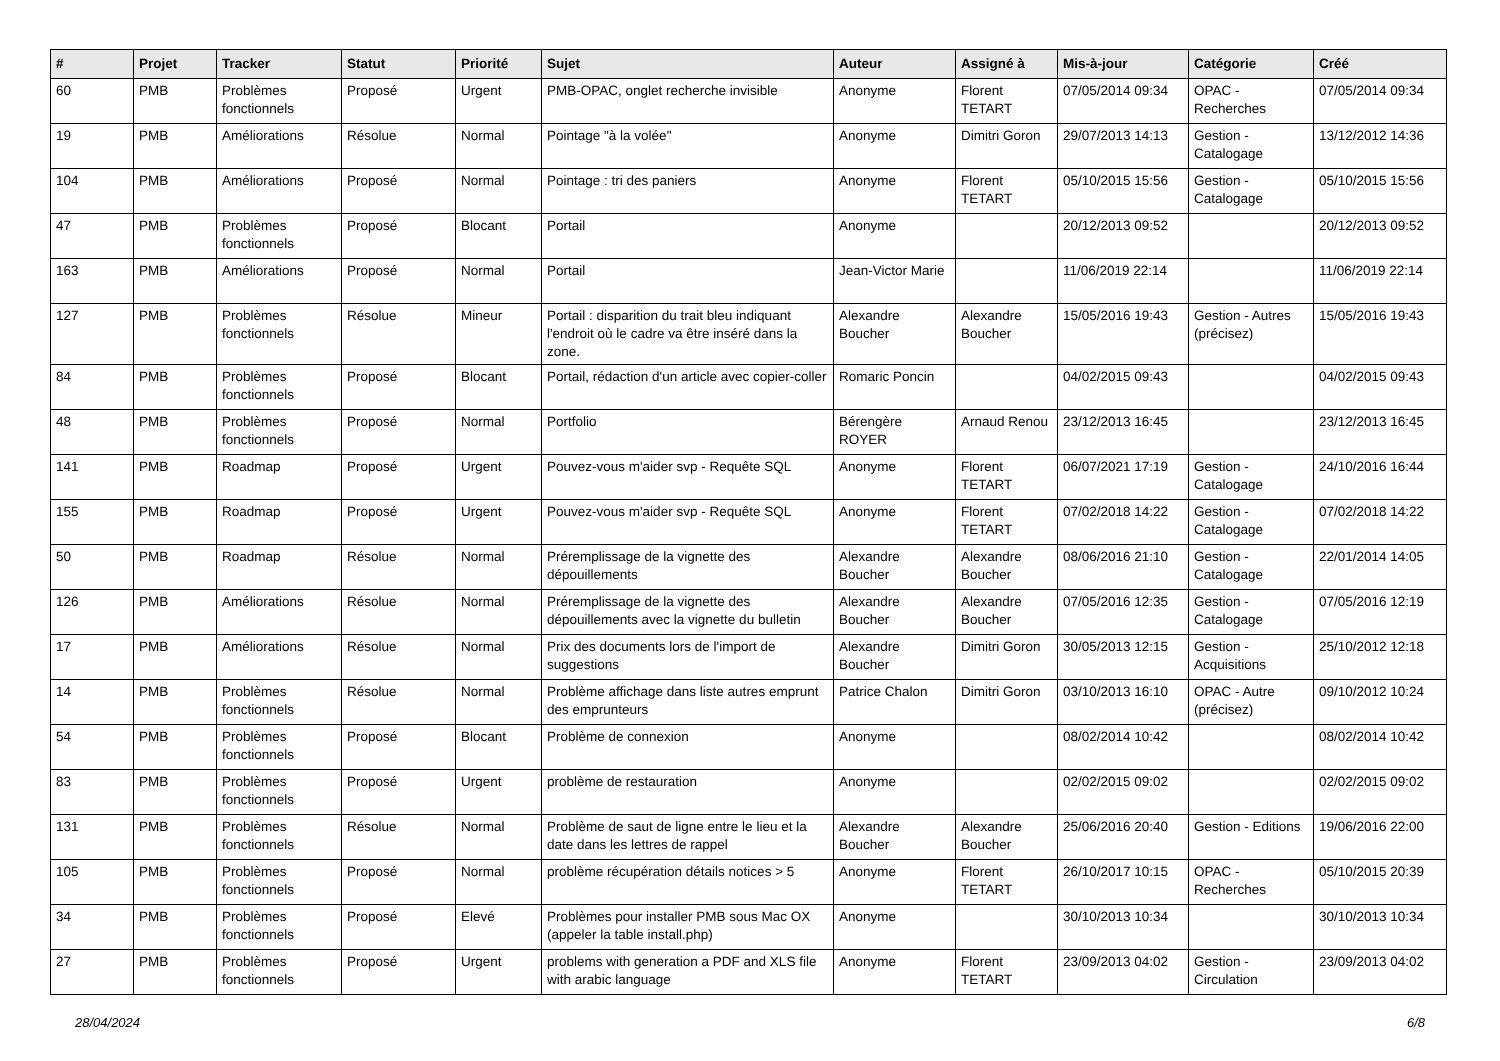| # | Projet | Tracker | Statut | Priorité | Sujet | Auteur | Assigné à | Mis-à-jour | Catégorie | Créé |
| --- | --- | --- | --- | --- | --- | --- | --- | --- | --- | --- |
| 60 | PMB | Problèmes fonctionnels | Proposé | Urgent | PMB-OPAC, onglet recherche invisible | Anonyme | Florent TETART | 07/05/2014 09:34 | OPAC - Recherches | 07/05/2014 09:34 |
| 19 | PMB | Améliorations | Résolue | Normal | Pointage "à la volée" | Anonyme | Dimitri Goron | 29/07/2013 14:13 | Gestion - Catalogage | 13/12/2012 14:36 |
| 104 | PMB | Améliorations | Proposé | Normal | Pointage : tri des paniers | Anonyme | Florent TETART | 05/10/2015 15:56 | Gestion - Catalogage | 05/10/2015 15:56 |
| 47 | PMB | Problèmes fonctionnels | Proposé | Blocant | Portail | Anonyme | | 20/12/2013 09:52 | | 20/12/2013 09:52 |
| 163 | PMB | Améliorations | Proposé | Normal | Portail | Jean-Victor Marie | | 11/06/2019 22:14 | | 11/06/2019 22:14 |
| 127 | PMB | Problèmes fonctionnels | Résolue | Mineur | Portail : disparition du trait bleu indiquant l'endroit où le cadre va être inséré dans la zone. | Alexandre Boucher | Alexandre Boucher | 15/05/2016 19:43 | Gestion - Autres (précisez) | 15/05/2016 19:43 |
| 84 | PMB | Problèmes fonctionnels | Proposé | Blocant | Portail, rédaction d'un article avec copier-coller | Romaric Poncin | | 04/02/2015 09:43 | | 04/02/2015 09:43 |
| 48 | PMB | Problèmes fonctionnels | Proposé | Normal | Portfolio | Bérengère ROYER | Arnaud Renou | 23/12/2013 16:45 | | 23/12/2013 16:45 |
| 141 | PMB | Roadmap | Proposé | Urgent | Pouvez-vous m'aider svp - Requête SQL | Anonyme | Florent TETART | 06/07/2021 17:19 | Gestion - Catalogage | 24/10/2016 16:44 |
| 155 | PMB | Roadmap | Proposé | Urgent | Pouvez-vous m'aider svp - Requête SQL | Anonyme | Florent TETART | 07/02/2018 14:22 | Gestion - Catalogage | 07/02/2018 14:22 |
| 50 | PMB | Roadmap | Résolue | Normal | Préremplissage de la vignette des dépouillements | Alexandre Boucher | Alexandre Boucher | 08/06/2016 21:10 | Gestion - Catalogage | 22/01/2014 14:05 |
| 126 | PMB | Améliorations | Résolue | Normal | Préremplissage de la vignette des dépouillements avec la vignette du bulletin | Alexandre Boucher | Alexandre Boucher | 07/05/2016 12:35 | Gestion - Catalogage | 07/05/2016 12:19 |
| 17 | PMB | Améliorations | Résolue | Normal | Prix des documents lors de l'import de suggestions | Alexandre Boucher | Dimitri Goron | 30/05/2013 12:15 | Gestion - Acquisitions | 25/10/2012 12:18 |
| 14 | PMB | Problèmes fonctionnels | Résolue | Normal | Problème affichage dans liste autres emprunt des emprunteurs | Patrice Chalon | Dimitri Goron | 03/10/2013 16:10 | OPAC - Autre (précisez) | 09/10/2012 10:24 |
| 54 | PMB | Problèmes fonctionnels | Proposé | Blocant | Problème de connexion | Anonyme | | 08/02/2014 10:42 | | 08/02/2014 10:42 |
| 83 | PMB | Problèmes fonctionnels | Proposé | Urgent | problème de restauration | Anonyme | | 02/02/2015 09:02 | | 02/02/2015 09:02 |
| 131 | PMB | Problèmes fonctionnels | Résolue | Normal | Problème de saut de ligne entre le lieu et la date dans les lettres de rappel | Alexandre Boucher | Alexandre Boucher | 25/06/2016 20:40 | Gestion - Editions | 19/06/2016 22:00 |
| 105 | PMB | Problèmes fonctionnels | Proposé | Normal | problème récupération détails notices > 5 | Anonyme | Florent TETART | 26/10/2017 10:15 | OPAC - Recherches | 05/10/2015 20:39 |
| 34 | PMB | Problèmes fonctionnels | Proposé | Elevé | Problèmes pour installer PMB sous Mac OX (appeler la table install.php) | Anonyme | | 30/10/2013 10:34 | | 30/10/2013 10:34 |
| 27 | PMB | Problèmes fonctionnels | Proposé | Urgent | problems with generation a PDF and XLS file with arabic language | Anonyme | Florent TETART | 23/09/2013 04:02 | Gestion - Circulation | 23/09/2013 04:02 |
28/04/2024 6/8